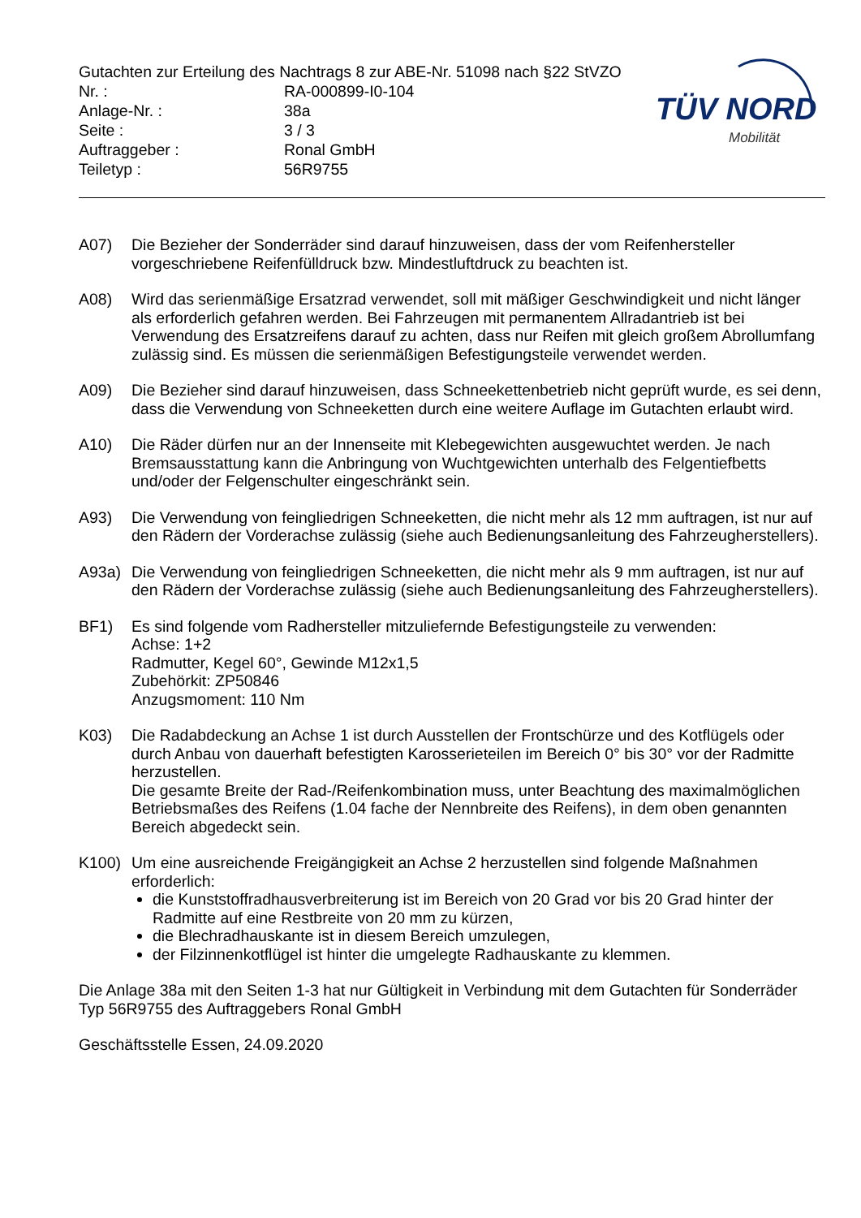Gutachten zur Erteilung des Nachtrags 8 zur ABE-Nr. 51098 nach §22 StVZO
| Nr. : | RA-000899-I0-104 |
| Anlage-Nr. : | 38a |
| Seite : | 3 / 3 |
| Auftraggeber : | Ronal GmbH |
| Teiletyp : | 56R9755 |
TÜV NORD
Mobilität
A07) Die Bezieher der Sonderräder sind darauf hinzuweisen, dass der vom Reifenhersteller vorgeschriebene Reifenfülldruck bzw. Mindestluftdruck zu beachten ist.
A08) Wird das serienmäßige Ersatzrad verwendet, soll mit mäßiger Geschwindigkeit und nicht länger als erforderlich gefahren werden. Bei Fahrzeugen mit permanentem Allradantrieb ist bei Verwendung des Ersatzreifens darauf zu achten, dass nur Reifen mit gleich großem Abrollumfang zulässig sind. Es müssen die serienmäßigen Befestigungsteile verwendet werden.
A09) Die Bezieher sind darauf hinzuweisen, dass Schneekettenbetrieb nicht geprüft wurde, es sei denn, dass die Verwendung von Schneeketten durch eine weitere Auflage im Gutachten erlaubt wird.
A10) Die Räder dürfen nur an der Innenseite mit Klebegewichten ausgewuchtet werden. Je nach Bremsausstattung kann die Anbringung von Wuchtgewichten unterhalb des Felgentiefbetts und/oder der Felgenschulter eingeschränkt sein.
A93) Die Verwendung von feingliedrigen Schneeketten, die nicht mehr als 12 mm auftragen, ist nur auf den Rädern der Vorderachse zulässig (siehe auch Bedienungsanleitung des Fahrzeugherstellers).
A93a) Die Verwendung von feingliedrigen Schneeketten, die nicht mehr als 9 mm auftragen, ist nur auf den Rädern der Vorderachse zulässig (siehe auch Bedienungsanleitung des Fahrzeugherstellers).
BF1) Es sind folgende vom Radhersteller mitzuliefernde Befestigungsteile zu verwenden:
Achse: 1+2
Radmutter, Kegel 60°, Gewinde M12x1,5
Zubehörkit: ZP50846
Anzugsmoment: 110 Nm
K03) Die Radabdeckung an Achse 1 ist durch Ausstellen der Frontschürze und des Kotflügels oder durch Anbau von dauerhaft befestigten Karosserieteilen im Bereich 0° bis 30° vor der Radmitte herzustellen.
Die gesamte Breite der Rad-/Reifenkombination muss, unter Beachtung des maximalmöglichen Betriebsmaßes des Reifens (1.04 fache der Nennbreite des Reifens), in dem oben genannten Bereich abgedeckt sein.
K100) Um eine ausreichende Freigängigkeit an Achse 2 herzustellen sind folgende Maßnahmen erforderlich:
die Kunststoffradhausverbreiterung ist im Bereich von 20 Grad vor bis 20 Grad hinter der Radmitte auf eine Restbreite von 20 mm zu kürzen,
die Blechradhauskante ist in diesem Bereich umzulegen,
der Filzinnenkotflügel ist hinter die umgelegte Radhauskante zu klemmen.
Die Anlage 38a mit den Seiten 1-3 hat nur Gültigkeit in Verbindung mit dem Gutachten für Sonderräder Typ 56R9755 des Auftraggebers Ronal GmbH
Geschäftsstelle Essen, 24.09.2020